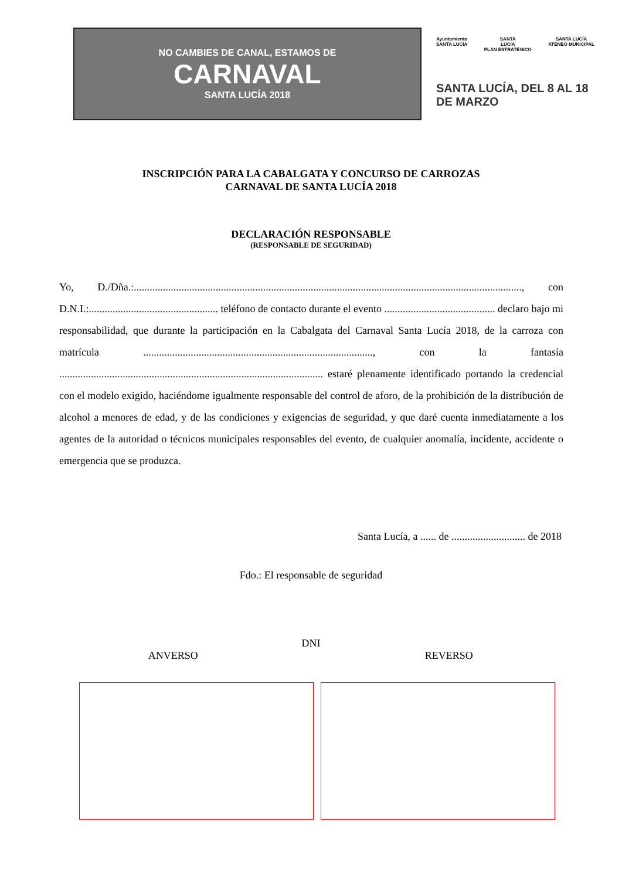NO CAMBIES DE CANAL, ESTAMOS DE
CARNAVAL
SANTA LUCÍA 2018
Ayuntamiento
SANTA LUCÍA
SANTA
LUCÍA
PLAN ESTRATÉGICO
SANTA LUCÍA
ATENEO MUNICIPAL
SANTA LUCÍA, DEL 8 AL 18 DE MARZO
INSCRIPCIÓN PARA LA CABALGATA Y CONCURSO DE CARROZAS
CARNAVAL DE SANTA LUCÍA 2018
DECLARACIÓN RESPONSABLE
(RESPONSABLE DE SEGURIDAD)
Yo, D./Dña.:..................................................................................................................................................., con D.N.I.:................................................. teléfono de contacto durante el evento .......................................... declaro bajo mi responsabilidad, que durante la participación en la Cabalgata del Carnaval Santa Lucía 2018, de la carroza con matrícula ......................................................................................., con la fantasía .................................................................................................... estaré plenamente identificado portando la credencial con el modelo exigido, haciéndome igualmente responsable del control de aforo, de la prohibición de la distribución de alcohol a menores de edad, y de las condiciones y exigencias de seguridad, y que daré cuenta inmediatamente a los agentes de la autoridad o técnicos municipales responsables del evento, de cualquier anomalía, incidente, accidente o emergencia que se produzca.
Santa Lucía, a ...... de ............................ de 2018
Fdo.: El responsable de seguridad
DNI
ANVERSO REVERSO